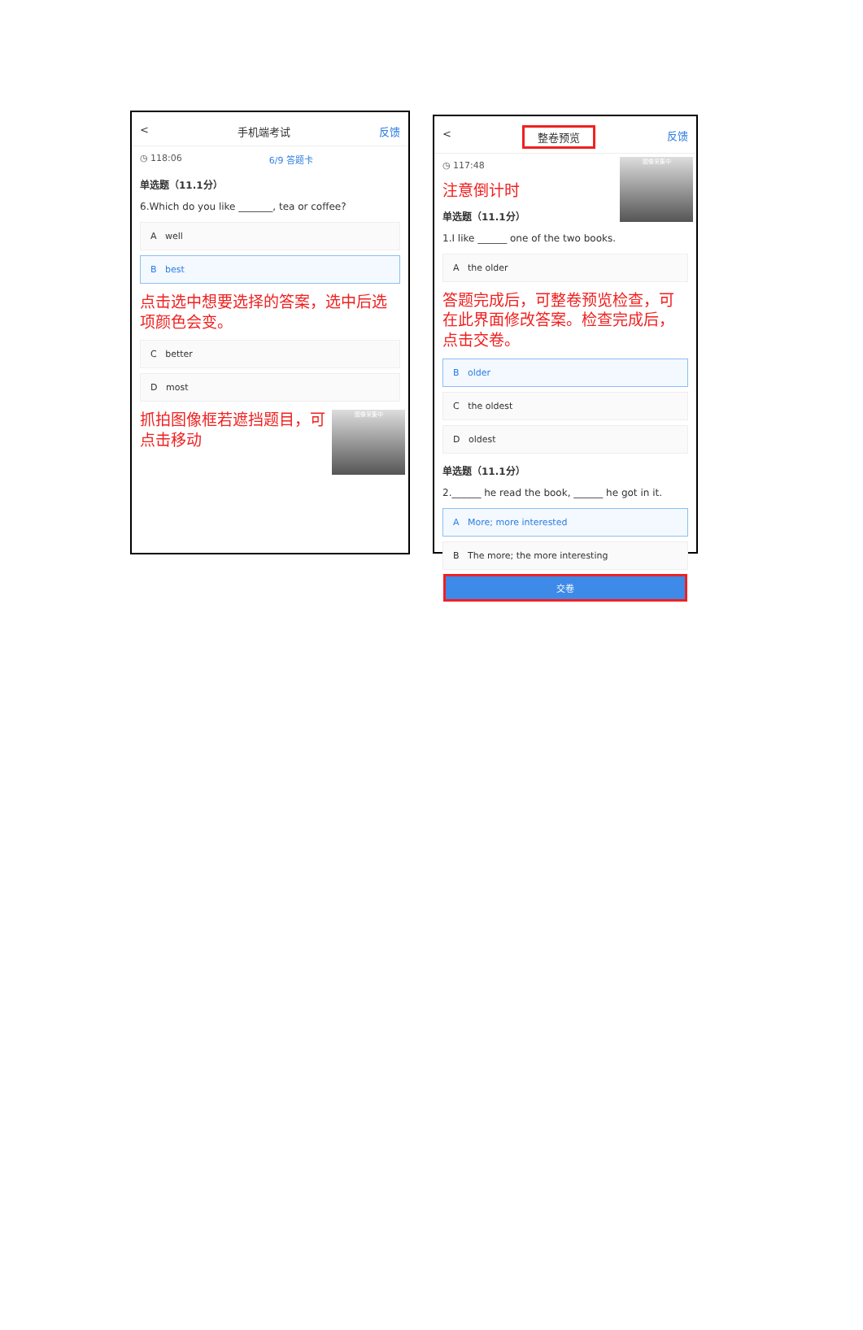< 手机端考试 反馈
◷ 118:06 6/9 答题卡
单选题（11.1分）
6.Which do you like _______, tea or coffee?
A well
B best
点击选中想要选择的答案，选中后选项颜色会变。
C better
D most
图像采集中
抓拍图像框若遮挡题目，可点击移动
< 整卷预览 反馈
图像采集中
◷ 117:48
注意倒计时
单选题（11.1分）
1.I like ______ one of the two books.
A the older
答题完成后，可整卷预览检查，可在此界面修改答案。检查完成后，点击交卷。
B older
C the oldest
D oldest
单选题（11.1分）
2.______ he read the book, ______ he got in it.
A More; more interested
B The more; the more interesting
交卷